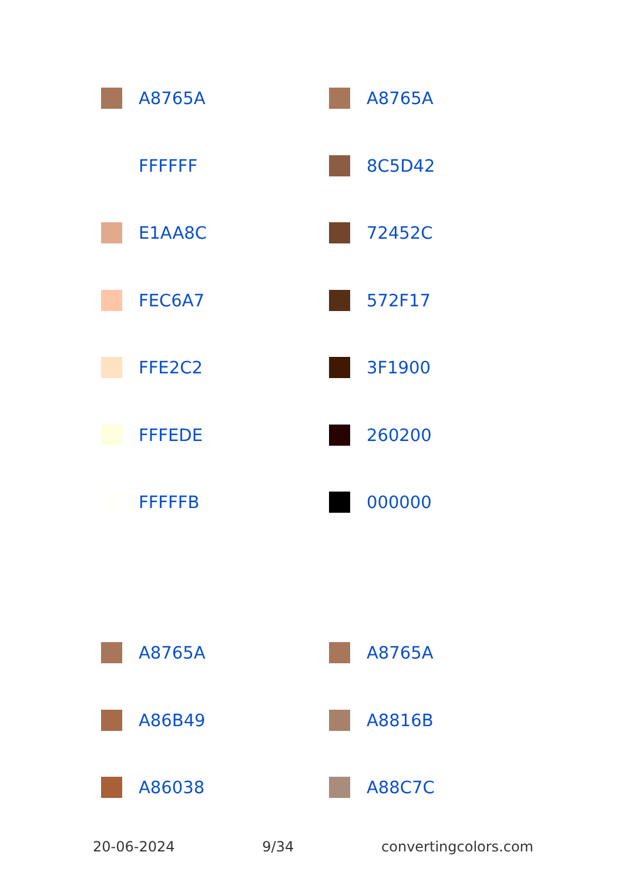A8765A
A8765A
FFFFFF
8C5D42
E1AA8C
72452C
FEC6A7
572F17
FFE2C2
3F1900
FFFEDE
260200
FFFFFB
000000
A8765A
A8765A
A86B49
A8816B
A86038
A88C7C
20-06-2024 9/34 convertingcolors.com